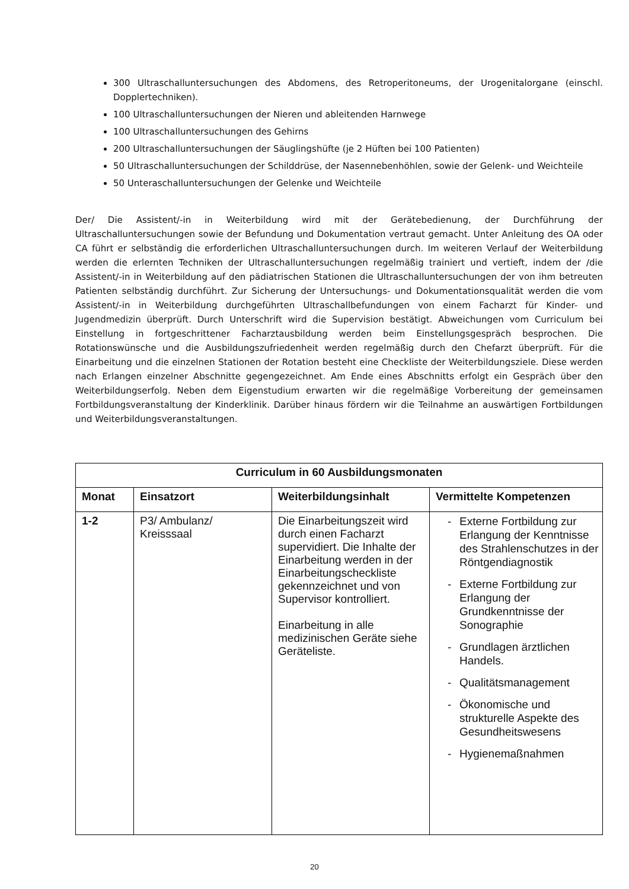300 Ultraschalluntersuchungen des Abdomens, des Retroperitoneums, der Urogenitalorgane (einschl. Dopplertechniken).
100 Ultraschalluntersuchungen der Nieren und ableitenden Harnwege
100 Ultraschalluntersuchungen des Gehirns
200 Ultraschalluntersuchungen der Säuglingshüfte (je 2 Hüften bei 100 Patienten)
50 Ultraschalluntersuchungen der Schilddrüse, der Nasennebenhöhlen, sowie der Gelenk- und Weichteile
50 Unteraschalluntersuchungen der Gelenke und Weichteile
Der/ Die Assistent/-in in Weiterbildung wird mit der Gerätebedienung, der Durchführung der Ultraschalluntersuchungen sowie der Befundung und Dokumentation vertraut gemacht. Unter Anleitung des OA oder CA führt er selbständig die erforderlichen Ultraschalluntersuchungen durch. Im weiteren Verlauf der Weiterbildung werden die erlernten Techniken der Ultraschalluntersuchungen regelmäßig trainiert und vertieft, indem der /die Assistent/-in in Weiterbildung auf den pädiatrischen Stationen die Ultraschalluntersuchungen der von ihm betreuten Patienten selbständig durchführt. Zur Sicherung der Untersuchungs- und Dokumentationsqualität werden die vom Assistent/-in in Weiterbildung durchgeführten Ultraschallbefundungen von einem Facharzt für Kinder- und Jugendmedizin überprüft. Durch Unterschrift wird die Supervision bestätigt. Abweichungen vom Curriculum bei Einstellung in fortgeschrittener Facharztausbildung werden beim Einstellungsgespräch besprochen. Die Rotationswünsche und die Ausbildungszufriedenheit werden regelmäßig durch den Chefarzt überprüft. Für die Einarbeitung und die einzelnen Stationen der Rotation besteht eine Checkliste der Weiterbildungsziele. Diese werden nach Erlangen einzelner Abschnitte gegengezeichnet. Am Ende eines Abschnitts erfolgt ein Gespräch über den Weiterbildungserfolg. Neben dem Eigenstudium erwarten wir die regelmäßige Vorbereitung der gemeinsamen Fortbildungsveranstaltung der Kinderklinik. Darüber hinaus fördern wir die Teilnahme an auswärtigen Fortbildungen und Weiterbildungsveranstaltungen.
| Curriculum in 60 Ausbildungsmonaten | | | |
| Monat | Einsatzort | Weiterbildungsinhalt | Vermittelte Kompetenzen |
| 1-2 | P3/ Ambulanz/ Kreisssaal | Die Einarbeitungszeit wird durch einen Facharzt supervidiert. Die Inhalte der Einarbeitung werden in der Einarbeitungscheckliste gekennzeichnet und von Supervisor kontrolliert. Einarbeitung in alle medizinischen Geräte siehe Geräteliste. | - Externe Fortbildung zur Erlangung der Kenntnisse des Strahlenschutzes in der Röntgendiagnostik - Externe Fortbildung zur Erlangung der Grundkenntnisse der Sonographie - Grundlagen ärztlichen Handels. - Qualitätsmanagement - Ökonomische und strukturelle Aspekte des Gesundheitswesens - Hygienemaßnahmen |
20